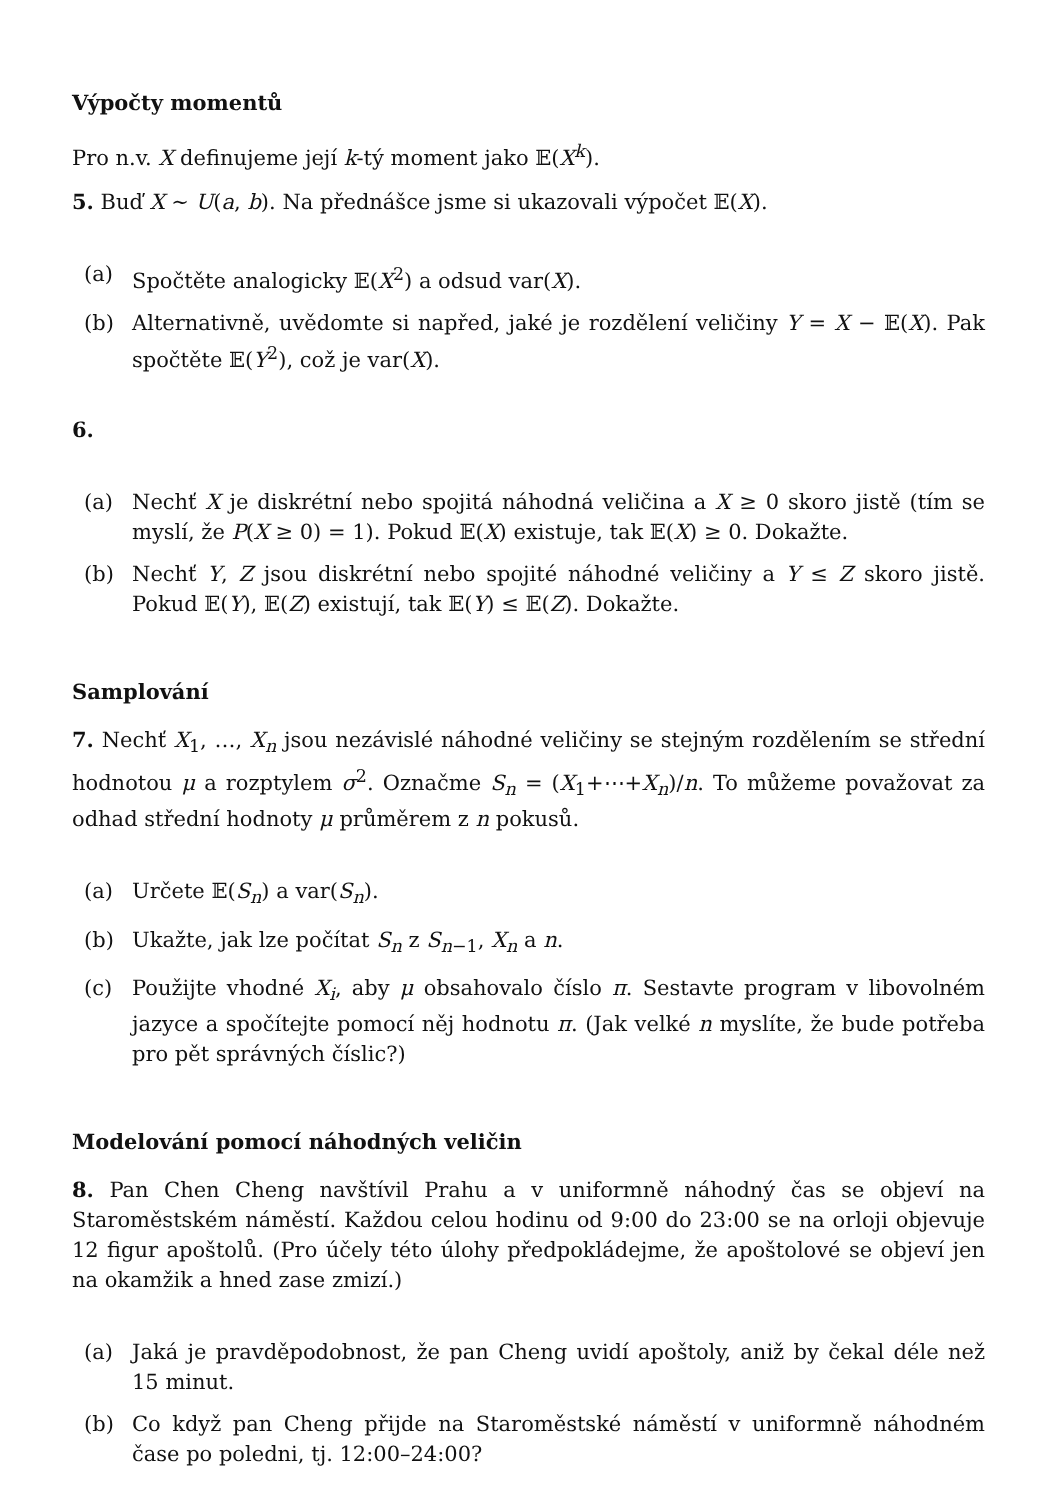Výpočty momentů
Pro n.v. X definujeme její k-tý moment jako 𝔼(X<sup>k</sup>).
5. Buď X ∼ U(a, b). Na přednášce jsme si ukazovali výpočet 𝔼(X).
(a) Spočtěte analogicky 𝔼(X<sup>2</sup>) a odsud var(X).
(b) Alternativně, uvědomte si napřed, jaké je rozdělení veličiny Y = X − 𝔼(X). Pak spočtěte 𝔼(Y<sup>2</sup>), což je var(X).
6.
(a) Nechť X je diskrétní nebo spojitá náhodná veličina a X ≥ 0 skoro jistě (tím se myslí, že P(X ≥ 0) = 1). Pokud 𝔼(X) existuje, tak 𝔼(X) ≥ 0. Dokažte.
(b) Nechť Y, Z jsou diskrétní nebo spojité náhodné veličiny a Y ≤ Z skoro jistě. Pokud 𝔼(Y), 𝔼(Z) existují, tak 𝔼(Y) ≤ 𝔼(Z). Dokažte.
Samplování
7. Nechť X<sub>1</sub>, …, X<sub>n</sub> jsou nezávislé náhodné veličiny se stejným rozdělením se střední hodnotou μ a rozptylem σ<sup>2</sup>. Označme S<sub>n</sub> = (X<sub>1</sub>+⋯+X<sub>n</sub>)/n. To můžeme považovat za odhad střední hodnoty μ průměrem z n pokusů.
(a) Určete 𝔼(S<sub>n</sub>) a var(S<sub>n</sub>).
(b) Ukažte, jak lze počítat S<sub>n</sub> z S<sub>n−1</sub>, X<sub>n</sub> a n.
(c) Použijte vhodné X<sub>i</sub>, aby μ obsahovalo číslo π. Sestavte program v libovolném jazyce a spočítejte pomocí něj hodnotu π. (Jak velké n myslíte, že bude potřeba pro pět správných číslic?)
Modelování pomocí náhodných veličin
8. Pan Chen Cheng navštívil Prahu a v uniformně náhodný čas se objeví na Staroměstském náměstí. Každou celou hodinu od 9:00 do 23:00 se na orloji objevuje 12 figur apoštolů. (Pro účely této úlohy předpokládejme, že apoštolové se objeví jen na okamžik a hned zase zmizí.)
(a) Jaká je pravděpodobnost, že pan Cheng uvidí apoštoly, aniž by čekal déle než 15 minut.
(b) Co když pan Cheng přijde na Staroměstské náměstí v uniformně náhodném čase po poledni, tj. 12:00–24:00?